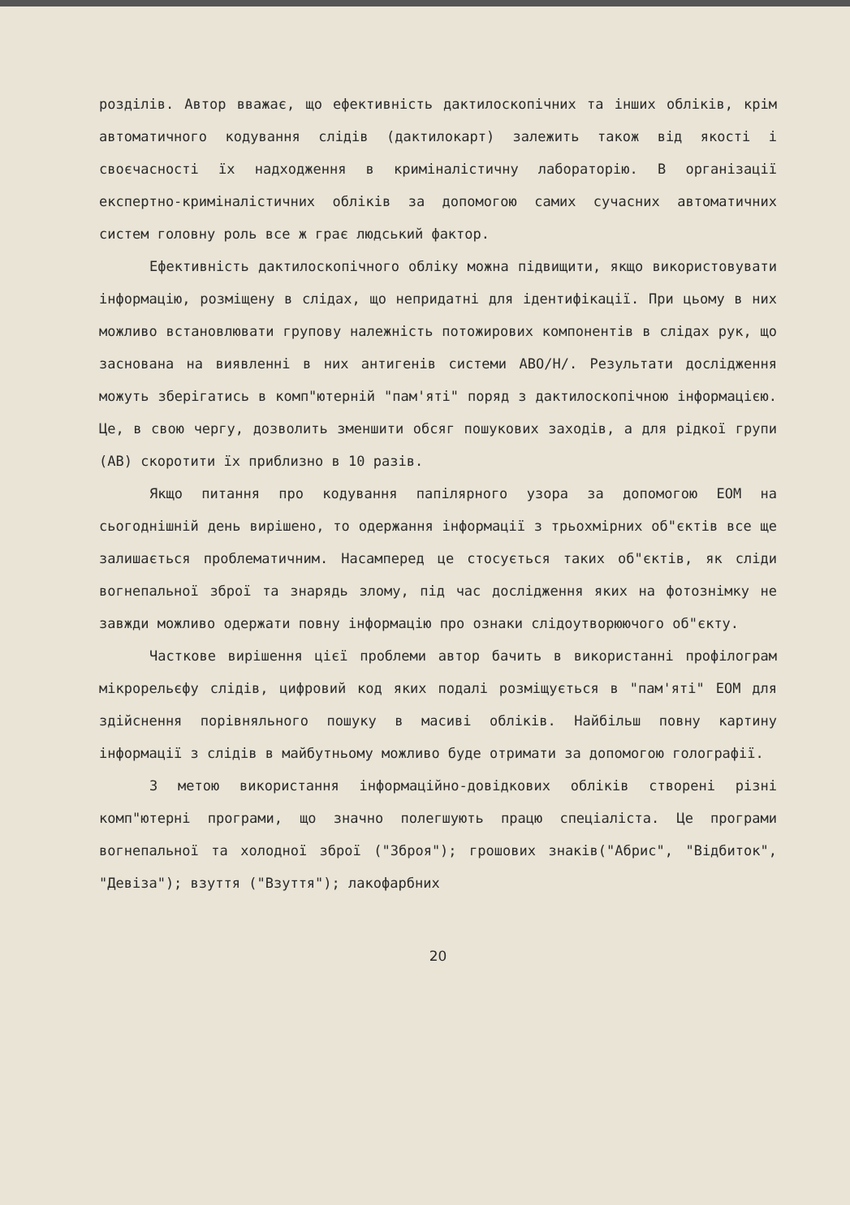розділів. Автор вважає, що ефективність дактилоскопічних та інших обліків, крім автоматичного кодування слідів (дактилокарт) залежить також від якості і своєчасності їх надходження в криміналістичну лабораторію. В організації експертно-криміналістичних обліків за допомогою самих сучасних автоматичних систем головну роль все ж грає людський фактор.
Ефективність дактилоскопічного обліку можна підвищити, якщо використовувати інформацію, розміщену в слідах, що непридатні для ідентифікації. При цьому в них можливо встановлювати групову належність потожирових компонентів в слідах рук, що заснована на виявленні в них антигенів системи АВО/Н/. Результати дослідження можуть зберігатись в комп"ютерній "пам'яті" поряд з дактилоскопічною інформацією. Це, в свою чергу, дозволить зменшити обсяг пошукових заходів, а для рідкої групи (АВ) скоротити їх приблизно в 10 разів.
Якщо питання про кодування папілярного узора за допомогою ЕОМ на сьогоднішній день вирішено, то одержання інформації з трьохмірних об"єктів все ще залишається проблематичним. Насамперед це стосується таких об"єктів, як сліди вогнепальної зброї та знарядь злому, під час дослідження яких на фотознімку не завжди можливо одержати повну інформацію про ознаки слідоутворюючого об"єкту.
Часткове вирішення цієї проблеми автор бачить в використанні профілограм мікрорельєфу слідів, цифровий код яких подалі розміщується в "пам'яті" ЕОМ для здійснення порівняльного пошуку в масиві обліків. Найбільш повну картину інформації з слідів в майбутньому можливо буде отримати за допомогою голографії.
З метою використання інформаційно-довідкових обліків створені різні комп"ютерні програми, що значно полегшують працю спеціаліста. Це програми вогнепальної та холодної зброї ("Зброя"); грошових знаків("Абрис", "Відбиток", "Девіза"); взуття ("Взуття"); лакофарбних
20